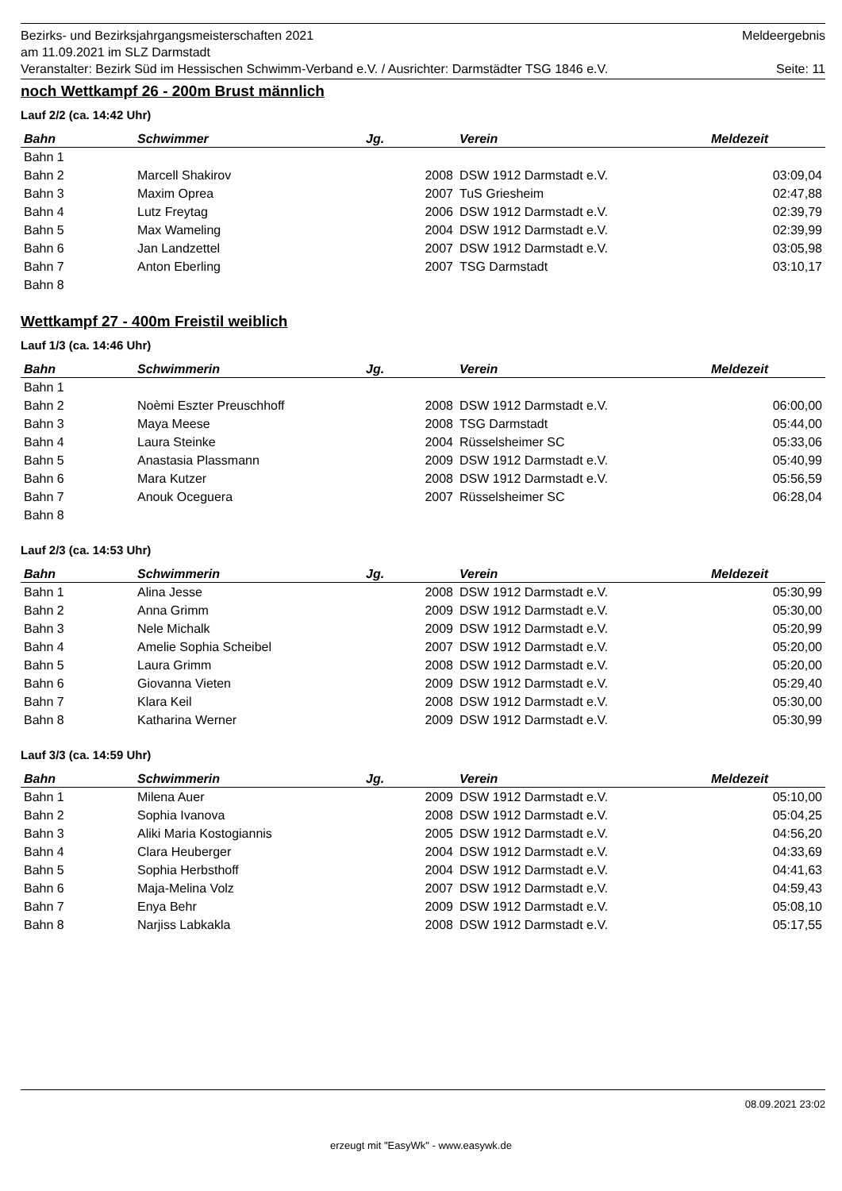Bezirks- und Bezirksjahrgangsmeisterschaften 2021 Meldeergebnis
am 11.09.2021 im SLZ Darmstadt
Veranstalter: Bezirk Süd im Hessischen Schwimm-Verband e.V. / Ausrichter: Darmstädter TSG 1846 e.V. Seite: 11
noch Wettkampf 26 - 200m Brust männlich
Lauf 2/2 (ca. 14:42 Uhr)
| Bahn | Schwimmer | Jg. | Verein | Meldezeit |
| --- | --- | --- | --- | --- |
| Bahn 1 | | | | |
| Bahn 2 | Marcell Shakirov | 2008 | DSW 1912 Darmstadt e.V. | 03:09,04 |
| Bahn 3 | Maxim Oprea | 2007 | TuS Griesheim | 02:47,88 |
| Bahn 4 | Lutz Freytag | 2006 | DSW 1912 Darmstadt e.V. | 02:39,79 |
| Bahn 5 | Max Wameling | 2004 | DSW 1912 Darmstadt e.V. | 02:39,99 |
| Bahn 6 | Jan Landzettel | 2007 | DSW 1912 Darmstadt e.V. | 03:05,98 |
| Bahn 7 | Anton Eberling | 2007 | TSG Darmstadt | 03:10,17 |
| Bahn 8 | | | | |
Wettkampf 27 - 400m Freistil weiblich
Lauf 1/3 (ca. 14:46 Uhr)
| Bahn | Schwimmerin | Jg. | Verein | Meldezeit |
| --- | --- | --- | --- | --- |
| Bahn 1 | | | | |
| Bahn 2 | Noèmi Eszter Preuschhoff | 2008 | DSW 1912 Darmstadt e.V. | 06:00,00 |
| Bahn 3 | Maya Meese | 2008 | TSG Darmstadt | 05:44,00 |
| Bahn 4 | Laura Steinke | 2004 | Rüsselsheimer SC | 05:33,06 |
| Bahn 5 | Anastasia Plassmann | 2009 | DSW 1912 Darmstadt e.V. | 05:40,99 |
| Bahn 6 | Mara Kutzer | 2008 | DSW 1912 Darmstadt e.V. | 05:56,59 |
| Bahn 7 | Anouk Oceguera | 2007 | Rüsselsheimer SC | 06:28,04 |
| Bahn 8 | | | | |
Lauf 2/3 (ca. 14:53 Uhr)
| Bahn | Schwimmerin | Jg. | Verein | Meldezeit |
| --- | --- | --- | --- | --- |
| Bahn 1 | Alina Jesse | 2008 | DSW 1912 Darmstadt e.V. | 05:30,99 |
| Bahn 2 | Anna Grimm | 2009 | DSW 1912 Darmstadt e.V. | 05:30,00 |
| Bahn 3 | Nele Michalk | 2009 | DSW 1912 Darmstadt e.V. | 05:20,99 |
| Bahn 4 | Amelie Sophia Scheibel | 2007 | DSW 1912 Darmstadt e.V. | 05:20,00 |
| Bahn 5 | Laura Grimm | 2008 | DSW 1912 Darmstadt e.V. | 05:20,00 |
| Bahn 6 | Giovanna Vieten | 2009 | DSW 1912 Darmstadt e.V. | 05:29,40 |
| Bahn 7 | Klara Keil | 2008 | DSW 1912 Darmstadt e.V. | 05:30,00 |
| Bahn 8 | Katharina Werner | 2009 | DSW 1912 Darmstadt e.V. | 05:30,99 |
Lauf 3/3 (ca. 14:59 Uhr)
| Bahn | Schwimmerin | Jg. | Verein | Meldezeit |
| --- | --- | --- | --- | --- |
| Bahn 1 | Milena Auer | 2009 | DSW 1912 Darmstadt e.V. | 05:10,00 |
| Bahn 2 | Sophia Ivanova | 2008 | DSW 1912 Darmstadt e.V. | 05:04,25 |
| Bahn 3 | Aliki Maria Kostogiannis | 2005 | DSW 1912 Darmstadt e.V. | 04:56,20 |
| Bahn 4 | Clara Heuberger | 2004 | DSW 1912 Darmstadt e.V. | 04:33,69 |
| Bahn 5 | Sophia Herbsthoff | 2004 | DSW 1912 Darmstadt e.V. | 04:41,63 |
| Bahn 6 | Maja-Melina Volz | 2007 | DSW 1912 Darmstadt e.V. | 04:59,43 |
| Bahn 7 | Enya Behr | 2009 | DSW 1912 Darmstadt e.V. | 05:08,10 |
| Bahn 8 | Narjiss Labkakla | 2008 | DSW 1912 Darmstadt e.V. | 05:17,55 |
08.09.2021 23:02
erzeugt mit "EasyWk" - www.easywk.de